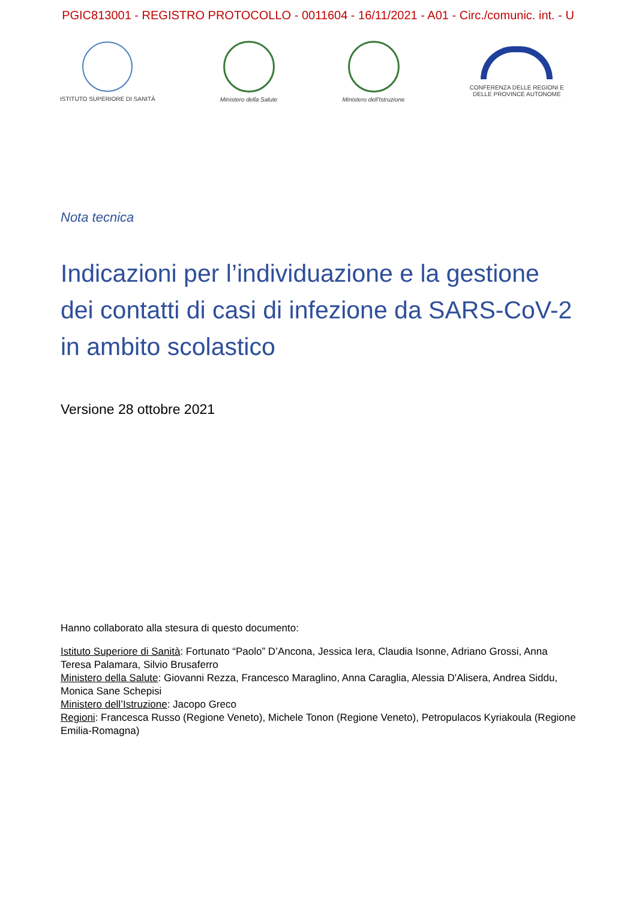PGIC813001 - REGISTRO PROTOCOLLO - 0011604 - 16/11/2021 - A01 - Circ./comunic. int. - U
ISTITUTO SUPERIORE DI SANITÀ Ministero della Salute Ministero dell'Istruzione
CONFERENZA DELLE REGIONI E
DELLE PROVINCE AUTONOME
Nota tecnica
Indicazioni per l’individuazione e la gestione dei contatti di casi di infezione da SARS-CoV-2 in ambito scolastico
Versione 28 ottobre 2021
Hanno collaborato alla stesura di questo documento:
Istituto Superiore di Sanità: Fortunato “Paolo” D’Ancona, Jessica Iera, Claudia Isonne, Adriano Grossi, Anna Teresa Palamara, Silvio Brusaferro
Ministero della Salute: Giovanni Rezza, Francesco Maraglino, Anna Caraglia, Alessia D'Alisera, Andrea Siddu, Monica Sane Schepisi
Ministero dell’Istruzione: Jacopo Greco
Regioni: Francesca Russo (Regione Veneto), Michele Tonon (Regione Veneto), Petropulacos Kyriakoula (Regione Emilia-Romagna)